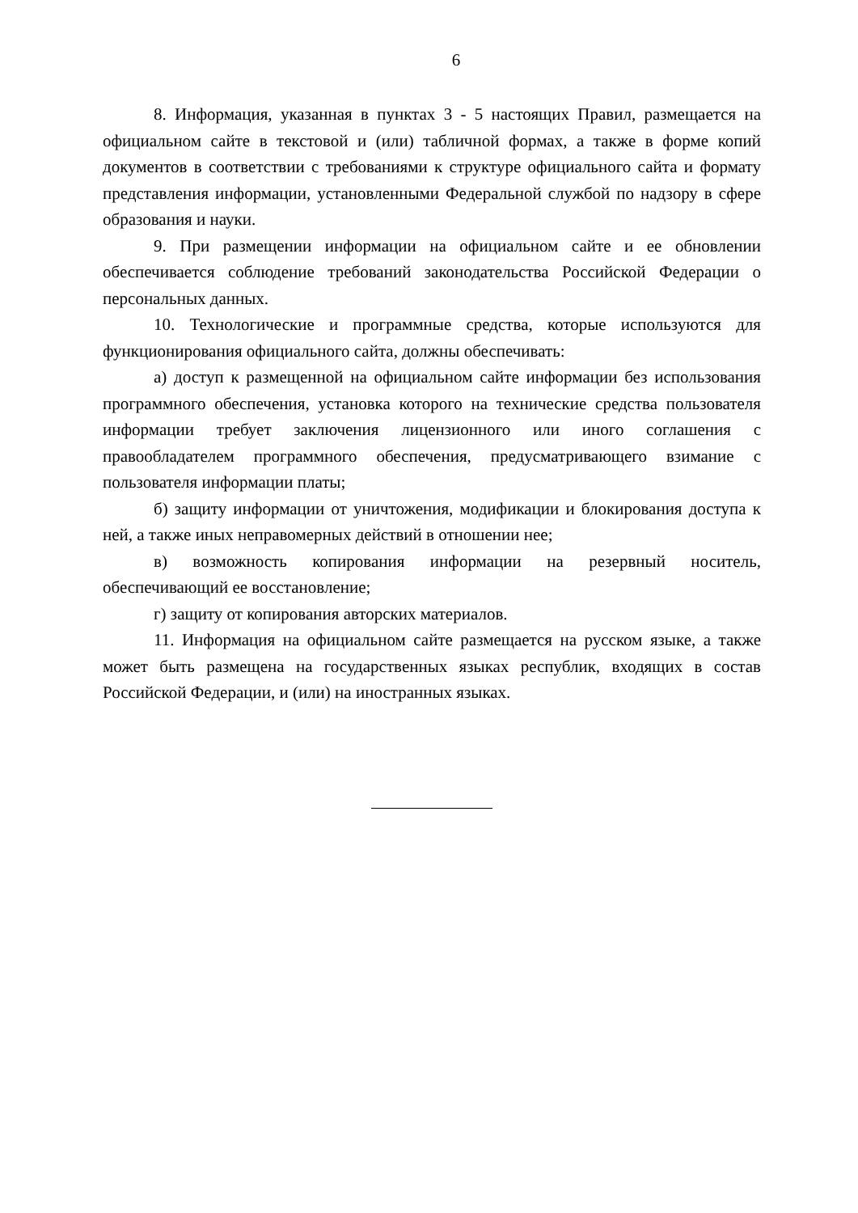6
8. Информация, указанная в пунктах 3 - 5 настоящих Правил, размещается на официальном сайте в текстовой и (или) табличной формах, а также в форме копий документов в соответствии с требованиями к структуре официального сайта и формату представления информации, установленными Федеральной службой по надзору в сфере образования и науки.
9. При размещении информации на официальном сайте и ее обновлении обеспечивается соблюдение требований законодательства Российской Федерации о персональных данных.
10. Технологические и программные средства, которые используются для функционирования официального сайта, должны обеспечивать:
а) доступ к размещенной на официальном сайте информации без использования программного обеспечения, установка которого на технические средства пользователя информации требует заключения лицензионного или иного соглашения с правообладателем программного обеспечения, предусматривающего взимание с пользователя информации платы;
б) защиту информации от уничтожения, модификации и блокирования доступа к ней, а также иных неправомерных действий в отношении нее;
в) возможность копирования информации на резервный носитель, обеспечивающий ее восстановление;
г) защиту от копирования авторских материалов.
11. Информация на официальном сайте размещается на русском языке, а также может быть размещена на государственных языках республик, входящих в состав Российской Федерации, и (или) на иностранных языках.